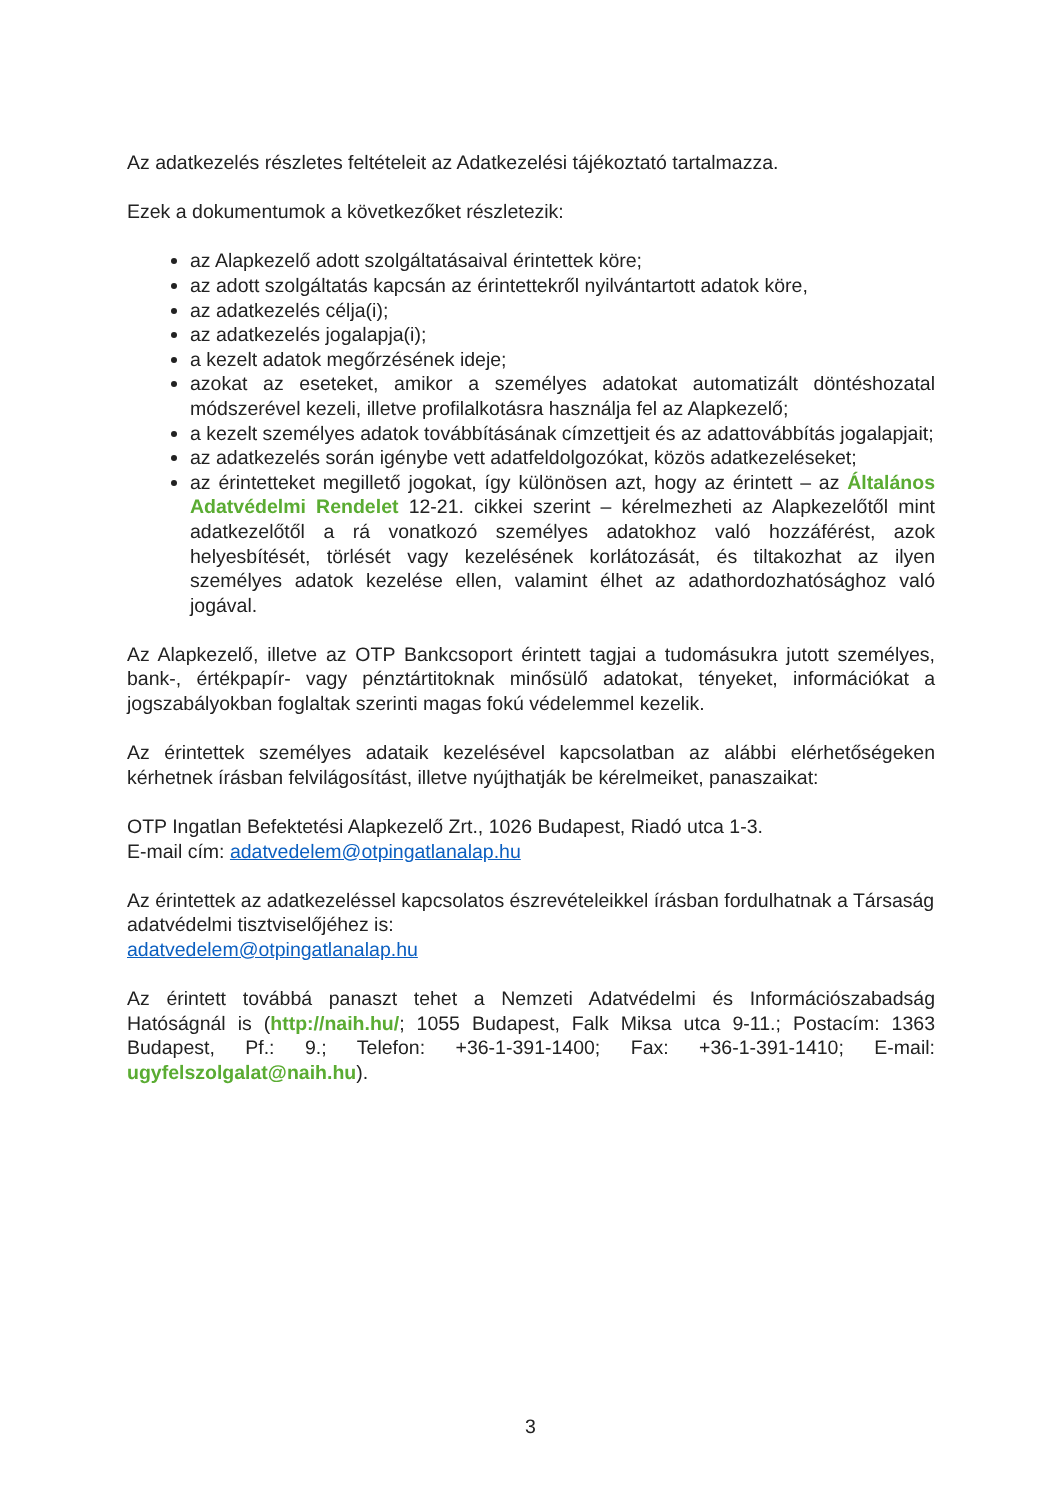Az adatkezelés részletes feltételeit az Adatkezelési tájékoztató tartalmazza.
Ezek a dokumentumok a következőket részletezik:
az Alapkezelő adott szolgáltatásaival érintettek köre;
az adott szolgáltatás kapcsán az érintettekről nyilvántartott adatok köre,
az adatkezelés célja(i);
az adatkezelés jogalapja(i);
a kezelt adatok megőrzésének ideje;
azokat az eseteket, amikor a személyes adatokat automatizált döntéshozatal módszerével kezeli, illetve profilalkotásra használja fel az Alapkezelő;
a kezelt személyes adatok továbbításának címzettjeit és az adattovábbítás jogalapjait;
az adatkezelés során igénybe vett adatfeldolgozókat, közös adatkezeléseket;
az érintetteket megillető jogokat, így különösen azt, hogy az érintett – az Általános Adatvédelmi Rendelet 12-21. cikkei szerint – kérelmezheti az Alapkezelőtől mint adatkezelőtől a rá vonatkozó személyes adatokhoz való hozzáférést, azok helyesbítését, törlését vagy kezelésének korlátozását, és tiltakozhat az ilyen személyes adatok kezelése ellen, valamint élhet az adathordozhatósághoz való jogával.
Az Alapkezelő, illetve az OTP Bankcsoport érintett tagjai a tudomásukra jutott személyes, bank-, értékpapír- vagy pénztártitoknak minősülő adatokat, tényeket, információkat a jogszabályokban foglaltak szerinti magas fokú védelemmel kezelik.
Az érintettek személyes adataik kezelésével kapcsolatban az alábbi elérhetőségeken kérhetnek írásban felvilágosítást, illetve nyújthatják be kérelmeiket, panaszaikat:
OTP Ingatlan Befektetési Alapkezelő Zrt., 1026 Budapest, Riadó utca 1-3.
E-mail cím: adatvedelem@otpingatlanalap.hu
Az érintettek az adatkezeléssel kapcsolatos észrevételeikkel írásban fordulhatnak a Társaság adatvédelmi tisztviselőjéhez is:
adatvedelem@otpingatlanalap.hu
Az érintett továbbá panaszt tehet a Nemzeti Adatvédelmi és Információszabadság Hatóságnál is (http://naih.hu/; 1055 Budapest, Falk Miksa utca 9-11.; Postacím: 1363 Budapest, Pf.: 9.; Telefon: +36-1-391-1400; Fax: +36-1-391-1410; E-mail: ugyfelszolgalat@naih.hu).
3